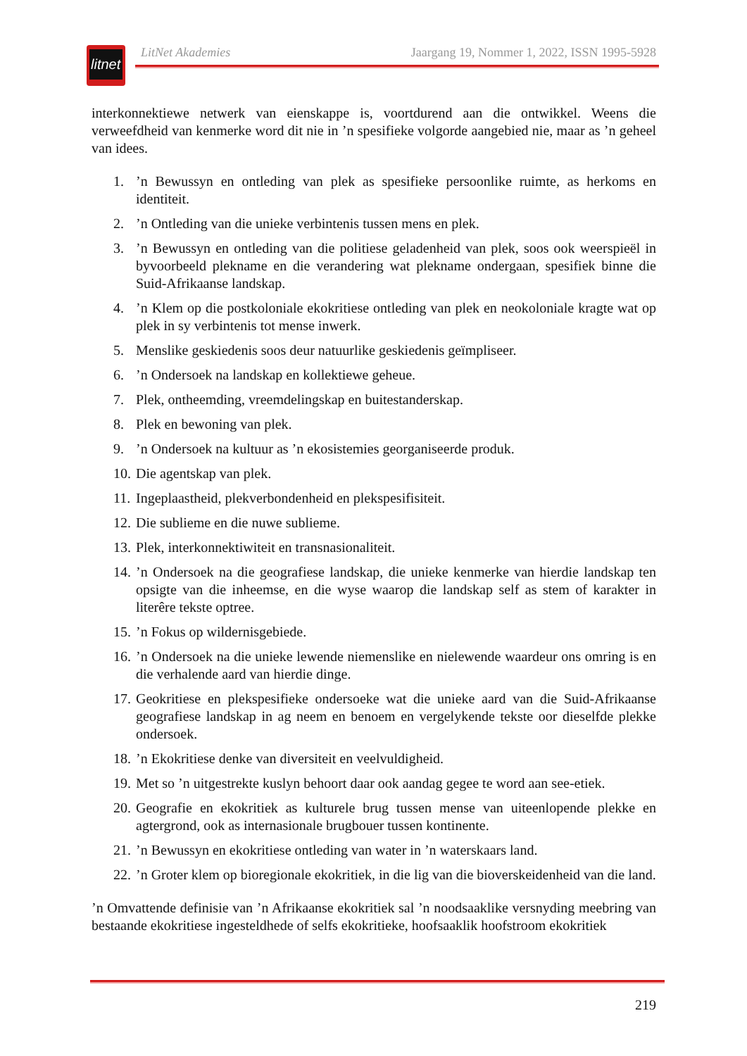litnet
LitNet Akademies Jaargang 19, Nommer 1, 2022, ISSN 1995-5928
interkonnektiewe netwerk van eienskappe is, voortdurend aan die ontwikkel. Weens die verweefdheid van kenmerke word dit nie in ’n spesifieke volgorde aangebied nie, maar as ’n geheel van idees.
1.’n Bewussyn en ontleding van plek as spesifieke persoonlike ruimte, as herkoms en identiteit.
2.’n Ontleding van die unieke verbintenis tussen mens en plek.
3.’n Bewussyn en ontleding van die politiese geladenheid van plek, soos ook weerspieël in byvoorbeeld plekname en die verandering wat plekname ondergaan, spesifiek binne die Suid-Afrikaanse landskap.
4.’n Klem op die postkoloniale ekokritiese ontleding van plek en neokoloniale kragte wat op plek in sy verbintenis tot mense inwerk.
5. Menslike geskiedenis soos deur natuurlike geskiedenis geïmpliseer.
6.’n Ondersoek na landskap en kollektiewe geheue.
7. Plek, ontheemding, vreemdelingskap en buitestanderskap.
8. Plek en bewoning van plek.
9.’n Ondersoek na kultuur as ’n ekosistemies georganiseerde produk.
10. Die agentskap van plek.
11. Ingeplaastheid, plekverbondenheid en plekspesifisiteit.
12. Die sublieme en die nuwe sublieme.
13. Plek, interkonnektiwiteit en transnasionaliteit.
14.’n Ondersoek na die geografiese landskap, die unieke kenmerke van hierdie landskap ten opsigte van die inheemse, en die wyse waarop die landskap self as stem of karakter in literêre tekste optree.
15.’n Fokus op wildernisgebiede.
16.’n Ondersoek na die unieke lewende niemenslike en nielewende waardeur ons omring is en die verhalende aard van hierdie dinge.
17. Geokritiese en plekspesifieke ondersoeke wat die unieke aard van die Suid-Afrikaanse geografiese landskap in ag neem en benoem en vergelykende tekste oor dieselfde plekke ondersoek.
18.’n Ekokritiese denke van diversiteit en veelvuldigheid.
19. Met so ’n uitgestrekte kuslyn behoort daar ook aandag gegee te word aan see-etiek.
20. Geografie en ekokritiek as kulturele brug tussen mense van uiteenlopende plekke en agtergrond, ook as internasionale brugbouer tussen kontinente.
21.’n Bewussyn en ekokritiese ontleding van water in ’n waterskaars land.
22.’n Groter klem op bioregionale ekokritiek, in die lig van die bioverskeidenheid van die land.
’n Omvattende definisie van ’n Afrikaanse ekokritiek sal ’n noodsaaklike versnyding meebring van bestaande ekokritiese ingesteldhede of selfs ekokritieke, hoofsaaklik hoofstroom ekokritiek
219